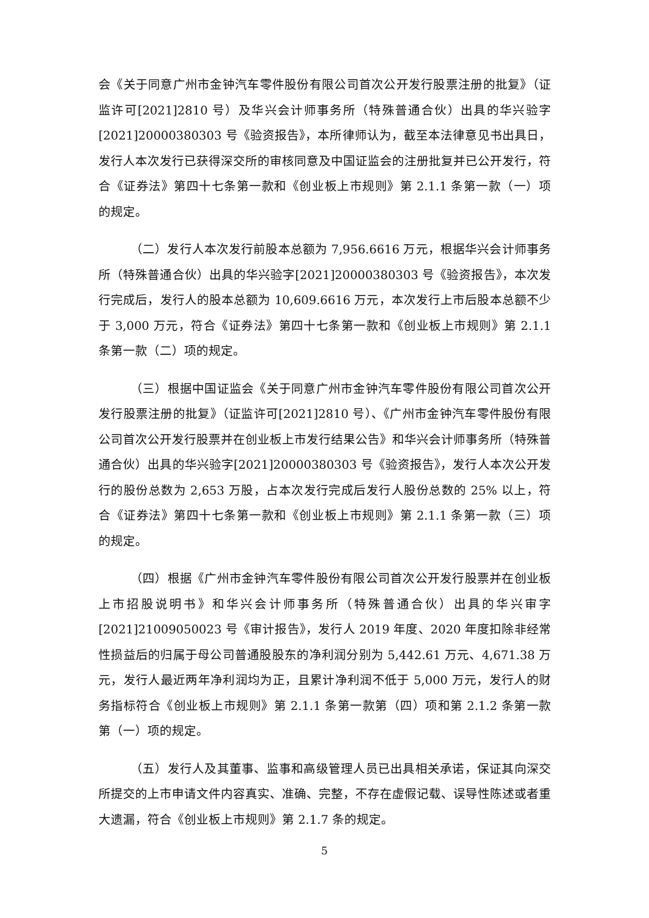会《关于同意广州市金钟汽车零件股份有限公司首次公开发行股票注册的批复》（证监许可[2021]2810 号）及华兴会计师事务所（特殊普通合伙）出具的华兴验字[2021]20000380303 号《验资报告》，本所律师认为，截至本法律意见书出具日，发行人本次发行已获得深交所的审核同意及中国证监会的注册批复并已公开发行，符合《证券法》第四十七条第一款和《创业板上市规则》第 2.1.1 条第一款（一）项的规定。
（二）发行人本次发行前股本总额为 7,956.6616 万元，根据华兴会计师事务所（特殊普通合伙）出具的华兴验字[2021]20000380303 号《验资报告》，本次发行完成后，发行人的股本总额为 10,609.6616 万元，本次发行上市后股本总额不少于 3,000 万元，符合《证券法》第四十七条第一款和《创业板上市规则》第 2.1.1 条第一款（二）项的规定。
（三）根据中国证监会《关于同意广州市金钟汽车零件股份有限公司首次公开发行股票注册的批复》（证监许可[2021]2810 号）、《广州市金钟汽车零件股份有限公司首次公开发行股票并在创业板上市发行结果公告》和华兴会计师事务所（特殊普通合伙）出具的华兴验字[2021]20000380303 号《验资报告》，发行人本次公开发行的股份总数为 2,653 万股，占本次发行完成后发行人股份总数的 25% 以上，符合《证券法》第四十七条第一款和《创业板上市规则》第 2.1.1 条第一款（三）项的规定。
（四）根据《广州市金钟汽车零件股份有限公司首次公开发行股票并在创业板上市招股说明书》和华兴会计师事务所（特殊普通合伙）出具的华兴审字[2021]21009050023 号《审计报告》，发行人 2019 年度、2020 年度扣除非经常性损益后的归属于母公司普通股股东的净利润分别为 5,442.61 万元、4,671.38 万元，发行人最近两年净利润均为正，且累计净利润不低于 5,000 万元，发行人的财务指标符合《创业板上市规则》第 2.1.1 条第一款第（四）项和第 2.1.2 条第一款第（一）项的规定。
（五）发行人及其董事、监事和高级管理人员已出具相关承诺，保证其向深交所提交的上市申请文件内容真实、准确、完整，不存在虚假记载、误导性陈述或者重大遗漏，符合《创业板上市规则》第 2.1.7 条的规定。
5